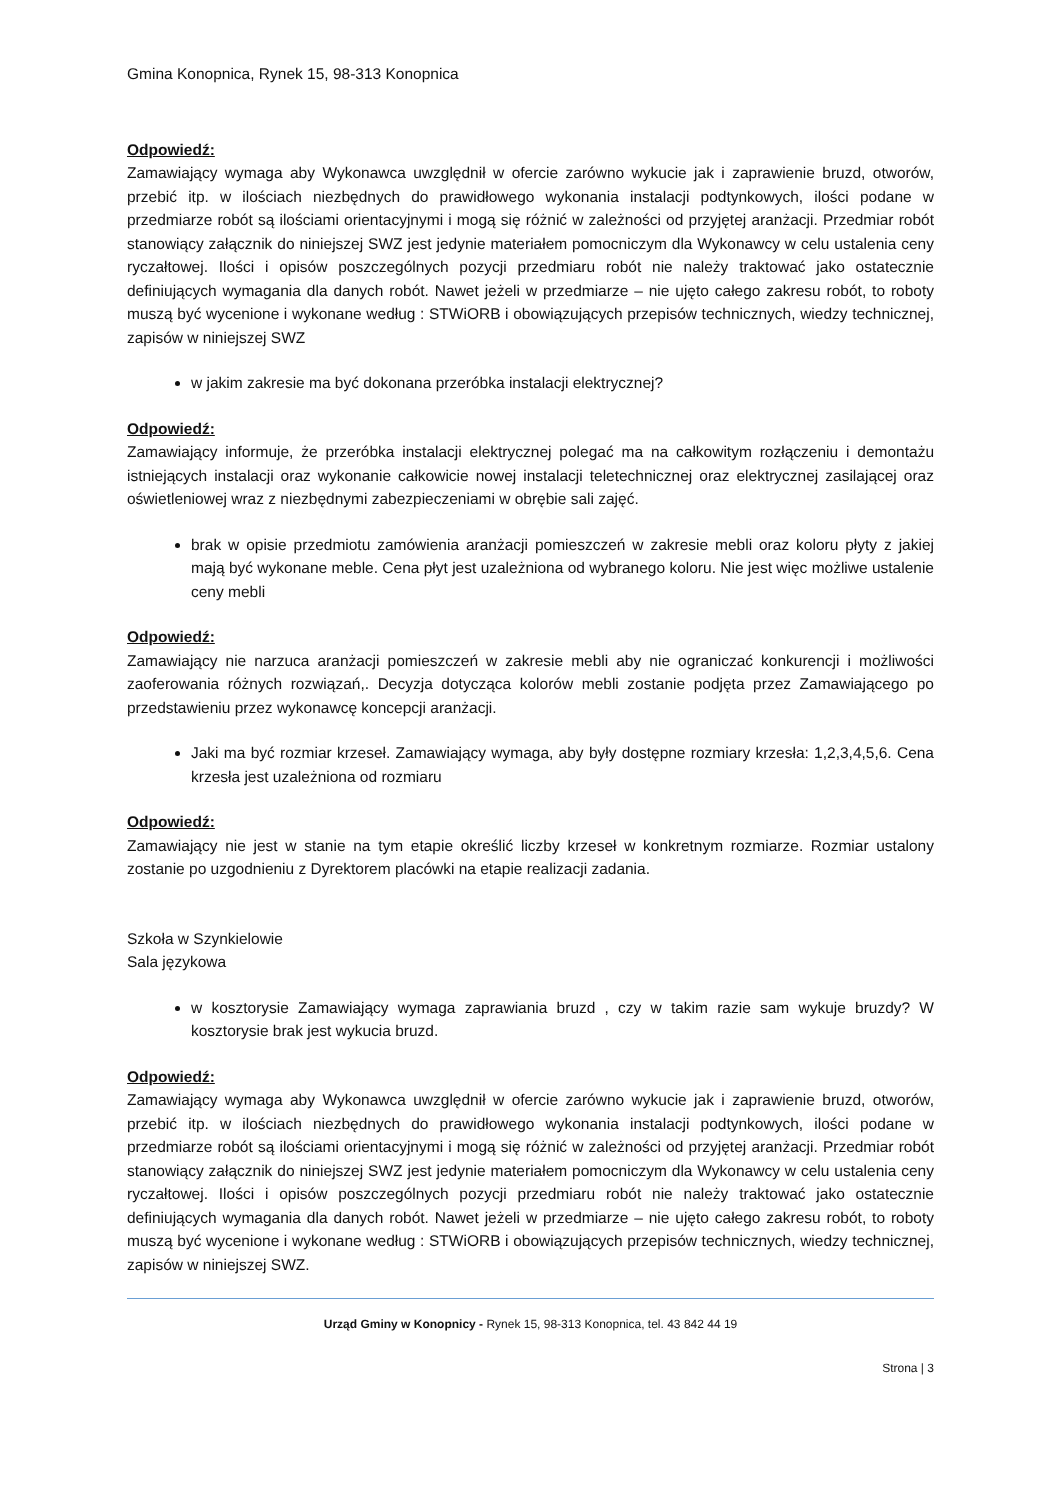Gmina Konopnica, Rynek 15, 98-313 Konopnica
Odpowiedź:
Zamawiający wymaga aby Wykonawca uwzględnił w ofercie zarówno wykucie jak i zaprawienie bruzd, otworów, przebić itp. w ilościach niezbędnych do prawidłowego wykonania instalacji podtynkowych, ilości podane w przedmiarze robót są ilościami orientacyjnymi i mogą się różnić w zależności od przyjętej aranżacji. Przedmiar robót stanowiący załącznik do niniejszej SWZ jest jedynie materiałem pomocniczym dla Wykonawcy w celu ustalenia ceny ryczałtowej. Ilości i opisów poszczególnych pozycji przedmiaru robót nie należy traktować jako ostatecznie definiujących wymagania dla danych robót. Nawet jeżeli w przedmiarze – nie ujęto całego zakresu robót, to roboty muszą być wycenione i wykonane według : STWiORB i obowiązujących przepisów technicznych, wiedzy technicznej, zapisów w niniejszej SWZ
w jakim zakresie ma być dokonana przeróbka instalacji elektrycznej?
Odpowiedź:
Zamawiający informuje, że przeróbka instalacji elektrycznej polegać ma na całkowitym rozłączeniu i demontażu istniejących instalacji oraz wykonanie całkowicie nowej instalacji teletechnicznej oraz elektrycznej zasilającej oraz oświetleniowej wraz z niezbędnymi zabezpieczeniami w obrębie sali zajęć.
brak w opisie przedmiotu zamówienia aranżacji pomieszczeń w zakresie mebli oraz koloru płyty z jakiej mają być wykonane meble. Cena płyt jest uzależniona od wybranego koloru. Nie jest więc możliwe ustalenie ceny mebli
Odpowiedź:
Zamawiający nie narzuca aranżacji pomieszczeń w zakresie mebli aby nie ograniczać konkurencji i możliwości zaoferowania różnych rozwiązań,. Decyzja dotycząca kolorów mebli zostanie podjęta przez Zamawiającego po przedstawieniu przez wykonawcę koncepcji aranżacji.
Jaki ma być rozmiar krzeseł. Zamawiający wymaga, aby były dostępne rozmiary krzesła: 1,2,3,4,5,6. Cena krzesła jest uzależniona od rozmiaru
Odpowiedź:
Zamawiający nie jest w stanie na tym etapie określić liczby krzeseł w konkretnym rozmiarze. Rozmiar ustalony zostanie po uzgodnieniu z Dyrektorem placówki na etapie realizacji zadania.
Szkoła w Szynkielowie
Sala językowa
w kosztorysie Zamawiający wymaga zaprawiania bruzd , czy w takim razie sam wykuje bruzdy? W kosztorysie brak jest wykucia bruzd.
Odpowiedź:
Zamawiający wymaga aby Wykonawca uwzględnił w ofercie zarówno wykucie jak i zaprawienie bruzd, otworów, przebić itp. w ilościach niezbędnych do prawidłowego wykonania instalacji podtynkowych, ilości podane w przedmiarze robót są ilościami orientacyjnymi i mogą się różnić w zależności od przyjętej aranżacji. Przedmiar robót stanowiący załącznik do niniejszej SWZ jest jedynie materiałem pomocniczym dla Wykonawcy w celu ustalenia ceny ryczałtowej. Ilości i opisów poszczególnych pozycji przedmiaru robót nie należy traktować jako ostatecznie definiujących wymagania dla danych robót. Nawet jeżeli w przedmiarze – nie ujęto całego zakresu robót, to roboty muszą być wycenione i wykonane według : STWiORB i obowiązujących przepisów technicznych, wiedzy technicznej, zapisów w niniejszej SWZ.
Urząd Gminy w Konopnicy - Rynek 15, 98-313 Konopnica, tel. 43 842 44 19
Strona | 3